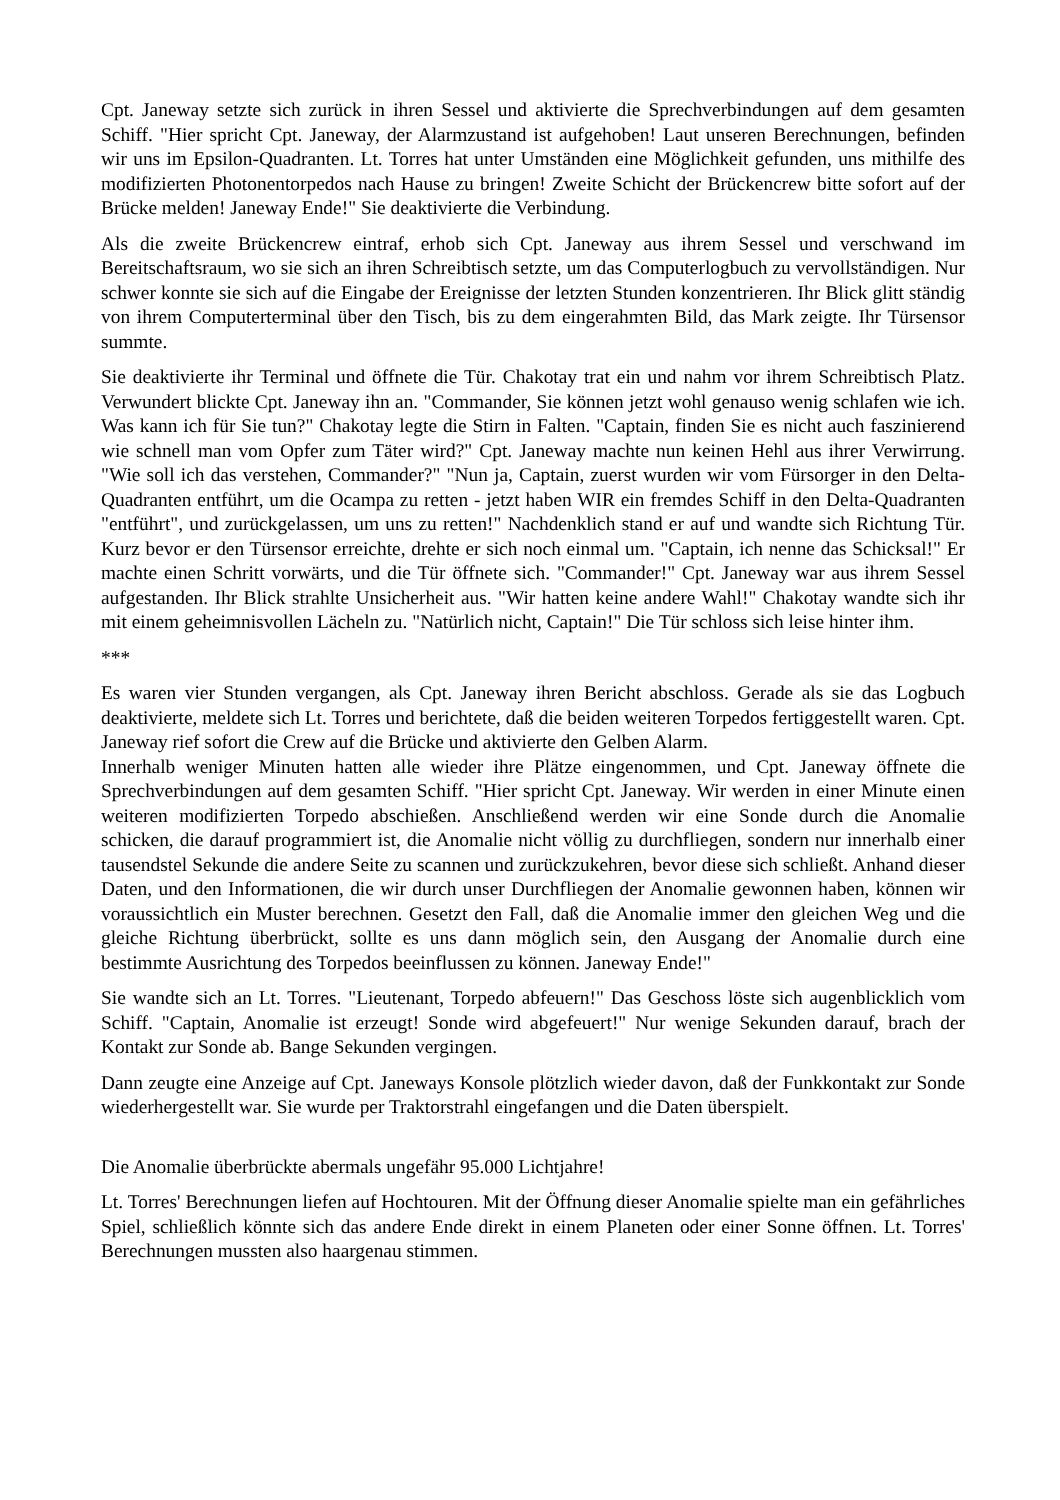Cpt. Janeway setzte sich zurück in ihren Sessel und aktivierte die Sprechverbindungen auf dem gesamten Schiff. "Hier spricht Cpt. Janeway, der Alarmzustand ist aufgehoben! Laut unseren Berechnungen, befinden wir uns im Epsilon-Quadranten. Lt. Torres hat unter Umständen eine Möglichkeit gefunden, uns mithilfe des modifizierten Photonentorpedos nach Hause zu bringen! Zweite Schicht der Brückencrew bitte sofort auf der Brücke melden! Janeway Ende!" Sie deaktivierte die Verbindung.
Als die zweite Brückencrew eintraf, erhob sich Cpt. Janeway aus ihrem Sessel und verschwand im Bereitschaftsraum, wo sie sich an ihren Schreibtisch setzte, um das Computerlogbuch zu vervollständigen. Nur schwer konnte sie sich auf die Eingabe der Ereignisse der letzten Stunden konzentrieren. Ihr Blick glitt ständig von ihrem Computerterminal über den Tisch, bis zu dem eingerahmten Bild, das Mark zeigte. Ihr Türsensor summte.
Sie deaktivierte ihr Terminal und öffnete die Tür. Chakotay trat ein und nahm vor ihrem Schreibtisch Platz. Verwundert blickte Cpt. Janeway ihn an. "Commander, Sie können jetzt wohl genauso wenig schlafen wie ich. Was kann ich für Sie tun?" Chakotay legte die Stirn in Falten. "Captain, finden Sie es nicht auch faszinierend wie schnell man vom Opfer zum Täter wird?" Cpt. Janeway machte nun keinen Hehl aus ihrer Verwirrung. "Wie soll ich das verstehen, Commander?" "Nun ja, Captain, zuerst wurden wir vom Fürsorger in den Delta-Quadranten entführt, um die Ocampa zu retten - jetzt haben WIR ein fremdes Schiff in den Delta-Quadranten "entführt", und zurückgelassen, um uns zu retten!" Nachdenklich stand er auf und wandte sich Richtung Tür. Kurz bevor er den Türsensor erreichte, drehte er sich noch einmal um. "Captain, ich nenne das Schicksal!" Er machte einen Schritt vorwärts, und die Tür öffnete sich. "Commander!" Cpt. Janeway war aus ihrem Sessel aufgestanden. Ihr Blick strahlte Unsicherheit aus. "Wir hatten keine andere Wahl!" Chakotay wandte sich ihr mit einem geheimnisvollen Lächeln zu. "Natürlich nicht, Captain!" Die Tür schloss sich leise hinter ihm.
***
Es waren vier Stunden vergangen, als Cpt. Janeway ihren Bericht abschloss. Gerade als sie das Logbuch deaktivierte, meldete sich Lt. Torres und berichtete, daß die beiden weiteren Torpedos fertiggestellt waren. Cpt. Janeway rief sofort die Crew auf die Brücke und aktivierte den Gelben Alarm.
Innerhalb weniger Minuten hatten alle wieder ihre Plätze eingenommen, und Cpt. Janeway öffnete die Sprechverbindungen auf dem gesamten Schiff. "Hier spricht Cpt. Janeway. Wir werden in einer Minute einen weiteren modifizierten Torpedo abschießen. Anschließend werden wir eine Sonde durch die Anomalie schicken, die darauf programmiert ist, die Anomalie nicht völlig zu durchfliegen, sondern nur innerhalb einer tausendstel Sekunde die andere Seite zu scannen und zurückzukehren, bevor diese sich schließt. Anhand dieser Daten, und den Informationen, die wir durch unser Durchfliegen der Anomalie gewonnen haben, können wir voraussichtlich ein Muster berechnen. Gesetzt den Fall, daß die Anomalie immer den gleichen Weg und die gleiche Richtung überbrückt, sollte es uns dann möglich sein, den Ausgang der Anomalie durch eine bestimmte Ausrichtung des Torpedos beeinflussen zu können. Janeway Ende!"
Sie wandte sich an Lt. Torres. "Lieutenant, Torpedo abfeuern!" Das Geschoss löste sich augenblicklich vom Schiff. "Captain, Anomalie ist erzeugt! Sonde wird abgefeuert!" Nur wenige Sekunden darauf, brach der Kontakt zur Sonde ab. Bange Sekunden vergingen.
Dann zeugte eine Anzeige auf Cpt. Janeways Konsole plötzlich wieder davon, daß der Funkkontakt zur Sonde wiederhergestellt war. Sie wurde per Traktorstrahl eingefangen und die Daten überspielt.
Die Anomalie überbrückte abermals ungefähr 95.000 Lichtjahre!
Lt. Torres' Berechnungen liefen auf Hochtouren. Mit der Öffnung dieser Anomalie spielte man ein gefährliches Spiel, schließlich könnte sich das andere Ende direkt in einem Planeten oder einer Sonne öffnen. Lt. Torres' Berechnungen mussten also haargenau stimmen.